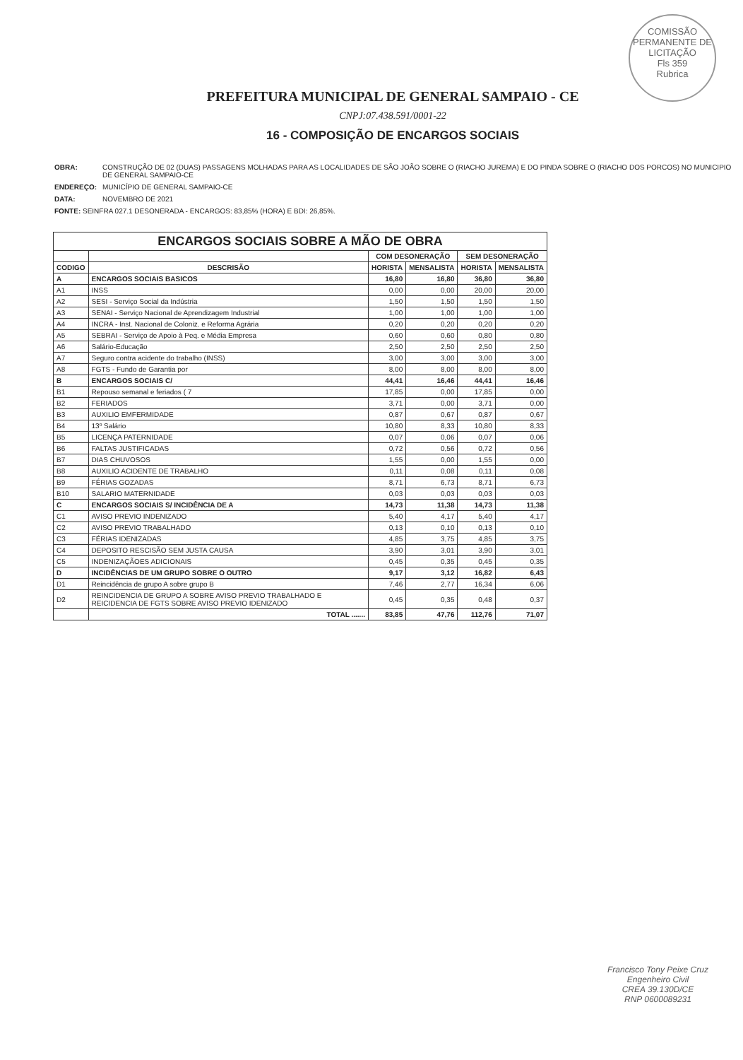COMISSÃO PERMANENTE DE LICITAÇÃO
Fls 359
Rubrica
PREFEITURA MUNICIPAL DE GENERAL SAMPAIO - CE
CNPJ:07.438.591/0001-22
16 - COMPOSIÇÃO DE ENCARGOS SOCIAIS
| OBRA: | CONSTRUÇÃO DE 02 (DUAS) PASSAGENS MOLHADAS PARA AS LOCALIDADES DE SÃO JOÃO SOBRE O (RIACHO JUREMA) E DO PINDA SOBRE O (RIACHO DOS PORCOS) NO MUNICIPIO DE GENERAL SAMPAIO-CE |
| ENDEREÇO: | MUNICÍPIO DE GENERAL SAMPAIO-CE |
| DATA: | NOVEMBRO DE 2021 |
| FONTE: SEINFRA 027.1 DESONERADA - ENCARGOS: 83,85% (HORA) E BDI: 26,85%. | |
| ENCARGOS SOCIAIS SOBRE A MÃO DE OBRA | | | | | |
| --- | --- | --- | --- | --- | --- |
| | | COM DESONERAÇÃO | | SEM DESONERAÇÃO | |
| CODIGO | DESCRISÃO | HORISTA | MENSALISTA | HORISTA | MENSALISTA |
| A | ENCARGOS SOCIAIS BASICOS | 16,80 | 16,80 | 36,80 | 36,80 |
| A1 | INSS | 0,00 | 0,00 | 20,00 | 20,00 |
| A2 | SESI - Serviço Social da Indústria | 1,50 | 1,50 | 1,50 | 1,50 |
| A3 | SENAI - Serviço Nacional de Aprendizagem Industrial | 1,00 | 1,00 | 1,00 | 1,00 |
| A4 | INCRA - Inst. Nacional de Coloniz. e Reforma Agrária | 0,20 | 0,20 | 0,20 | 0,20 |
| A5 | SEBRAI - Serviço de Apoio à Peq. e Média Empresa | 0,60 | 0,60 | 0,80 | 0,80 |
| A6 | Salário-Educação | 2,50 | 2,50 | 2,50 | 2,50 |
| A7 | Seguro contra acidente do trabalho (INSS) | 3,00 | 3,00 | 3,00 | 3,00 |
| A8 | FGTS - Fundo de Garantia por | 8,00 | 8,00 | 8,00 | 8,00 |
| B | ENCARGOS SOCIAIS C/ | 44,41 | 16,46 | 44,41 | 16,46 |
| B1 | Repouso semanal e feriados ( 7 | 17,85 | 0,00 | 17,85 | 0,00 |
| B2 | FERIADOS | 3,71 | 0,00 | 3,71 | 0,00 |
| B3 | AUXILIO EMFERMIDADE | 0,87 | 0,67 | 0,87 | 0,67 |
| B4 | 13º Salário | 10,80 | 8,33 | 10,80 | 8,33 |
| B5 | LICENÇA PATERNIDADE | 0,07 | 0,06 | 0,07 | 0,06 |
| B6 | FALTAS JUSTIFICADAS | 0,72 | 0,56 | 0,72 | 0,56 |
| B7 | DIAS CHUVOSOS | 1,55 | 0,00 | 1,55 | 0,00 |
| B8 | AUXILIO ACIDENTE DE TRABALHO | 0,11 | 0,08 | 0,11 | 0,08 |
| B9 | FÉRIAS GOZADAS | 8,71 | 6,73 | 8,71 | 6,73 |
| B10 | SALARIO MATERNIDADE | 0,03 | 0,03 | 0,03 | 0,03 |
| C | ENCARGOS SOCIAIS S/ INCIDÊNCIA DE A | 14,73 | 11,38 | 14,73 | 11,38 |
| C1 | AVISO PREVIO INDENIZADO | 5,40 | 4,17 | 5,40 | 4,17 |
| C2 | AVISO PREVIO TRABALHADO | 0,13 | 0,10 | 0,13 | 0,10 |
| C3 | FÉRIAS IDENIZADAS | 4,85 | 3,75 | 4,85 | 3,75 |
| C4 | DEPOSITO RESCISÃO SEM JUSTA CAUSA | 3,90 | 3,01 | 3,90 | 3,01 |
| C5 | INDENIZAÇÃOES ADICIONAIS | 0,45 | 0,35 | 0,45 | 0,35 |
| D | INCIDÊNCIAS DE UM GRUPO SOBRE O OUTRO | 9,17 | 3,12 | 16,82 | 6,43 |
| D1 | Reincidência de grupo A sobre grupo B | 7,46 | 2,77 | 16,34 | 6,06 |
| D2 | REINCIDENCIA DE GRUPO A SOBRE AVISO PREVIO TRABALHADO E REICIDENCIA DE FGTS SOBRE AVISO PREVIO IDENIZADO | 0,45 | 0,35 | 0,48 | 0,37 |
| | TOTAL ....... | 83,85 | 47,76 | 112,76 | 71,07 |
Francisco Tony Peixe Cruz
Engenheiro Civil
CREA 39.130D/CE
RNP 0600089231